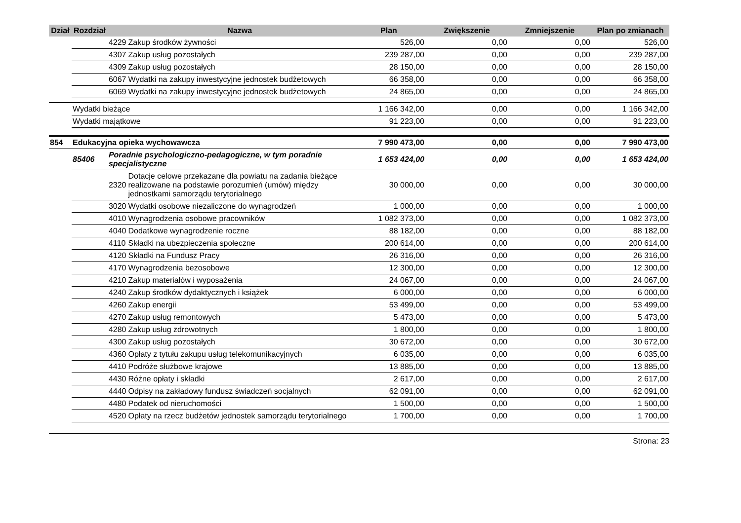| Dział | Rozdział | | Nazwa | Plan | Zwiększenie | Zmniejszenie | Plan po zmianach |
| --- | --- | --- | --- | --- | --- | --- | --- |
| | | 4229 | Zakup środków żywności | 526,00 | 0,00 | 0,00 | 526,00 |
| | | 4307 | Zakup usług pozostałych | 239 287,00 | 0,00 | 0,00 | 239 287,00 |
| | | 4309 | Zakup usług pozostałych | 28 150,00 | 0,00 | 0,00 | 28 150,00 |
| | | 6067 | Wydatki na zakupy inwestycyjne jednostek budżetowych | 66 358,00 | 0,00 | 0,00 | 66 358,00 |
| | | 6069 | Wydatki na zakupy inwestycyjne jednostek budżetowych | 24 865,00 | 0,00 | 0,00 | 24 865,00 |
| | Wydatki bieżące | | | 1 166 342,00 | 0,00 | 0,00 | 1 166 342,00 |
| | Wydatki majątkowe | | | 91 223,00 | 0,00 | 0,00 | 91 223,00 |
| 854 | Edukacyjna opieka wychowawcza | | | 7 990 473,00 | 0,00 | 0,00 | 7 990 473,00 |
| | 85406 | Poradnie psychologiczno-pedagogiczne, w tym poradnie specjalistyczne | | 1 653 424,00 | 0,00 | 0,00 | 1 653 424,00 |
| | | 2320 | Dotacje celowe przekazane dla powiatu na zadania bieżące realizowane na podstawie porozumień (umów) między jednostkami samorządu terytorialnego | 30 000,00 | 0,00 | 0,00 | 30 000,00 |
| | | 3020 | Wydatki osobowe niezaliczone do wynagrodzeń | 1 000,00 | 0,00 | 0,00 | 1 000,00 |
| | | 4010 | Wynagrodzenia osobowe pracowników | 1 082 373,00 | 0,00 | 0,00 | 1 082 373,00 |
| | | 4040 | Dodatkowe wynagrodzenie roczne | 88 182,00 | 0,00 | 0,00 | 88 182,00 |
| | | 4110 | Składki na ubezpieczenia społeczne | 200 614,00 | 0,00 | 0,00 | 200 614,00 |
| | | 4120 | Składki na Fundusz Pracy | 26 316,00 | 0,00 | 0,00 | 26 316,00 |
| | | 4170 | Wynagrodzenia bezosobowe | 12 300,00 | 0,00 | 0,00 | 12 300,00 |
| | | 4210 | Zakup materiałów i wyposażenia | 24 067,00 | 0,00 | 0,00 | 24 067,00 |
| | | 4240 | Zakup środków dydaktycznych i książek | 6 000,00 | 0,00 | 0,00 | 6 000,00 |
| | | 4260 | Zakup energii | 53 499,00 | 0,00 | 0,00 | 53 499,00 |
| | | 4270 | Zakup usług remontowych | 5 473,00 | 0,00 | 0,00 | 5 473,00 |
| | | 4280 | Zakup usług zdrowotnych | 1 800,00 | 0,00 | 0,00 | 1 800,00 |
| | | 4300 | Zakup usług pozostałych | 30 672,00 | 0,00 | 0,00 | 30 672,00 |
| | | 4360 | Opłaty z tytułu zakupu usług telekomunikacyjnych | 6 035,00 | 0,00 | 0,00 | 6 035,00 |
| | | 4410 | Podróże służbowe krajowe | 13 885,00 | 0,00 | 0,00 | 13 885,00 |
| | | 4430 | Różne opłaty i składki | 2 617,00 | 0,00 | 0,00 | 2 617,00 |
| | | 4440 | Odpisy na zakładowy fundusz świadczeń socjalnych | 62 091,00 | 0,00 | 0,00 | 62 091,00 |
| | | 4480 | Podatek od nieruchomości | 1 500,00 | 0,00 | 0,00 | 1 500,00 |
| | | 4520 | Opłaty na rzecz budżetów jednostek samorządu terytorialnego | 1 700,00 | 0,00 | 0,00 | 1 700,00 |
Strona: 23